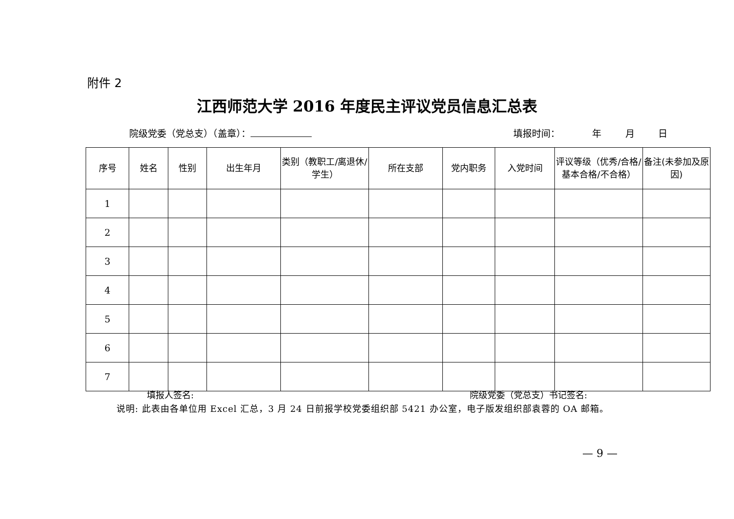附件 2
江西师范大学 2016 年度民主评议党员信息汇总表
院级党委（党总支）（盖章）： 填报时间： 年 月 日
| 序号 | 姓名 | 性别 | 出生年月 | 类别（教职工/离退休/学生） | 所在支部 | 党内职务 | 入党时间 | 评议等级（优秀/合格/基本合格/不合格） | 备注(未参加及原因) |
| --- | --- | --- | --- | --- | --- | --- | --- | --- | --- |
| 1 | | | | | | | | | |
| 2 | | | | | | | | | |
| 3 | | | | | | | | | |
| 4 | | | | | | | | | |
| 5 | | | | | | | | | |
| 6 | | | | | | | | | |
| 7 | | | | | | | | | |
填报人签名: 院级党委（党总支）书记签名:
说明: 此表由各单位用 Excel 汇总，3 月 24 日前报学校党委组织部 5421 办公室，电子版发组织部袁蓉的 OA 邮箱。
— 9 —